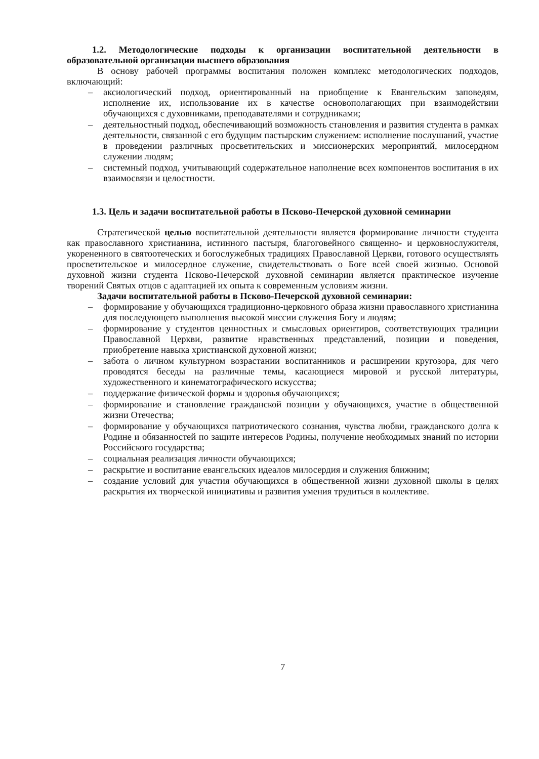1.2. Методологические подходы к организации воспитательной деятельности в образовательной организации высшего образования
В основу рабочей программы воспитания положен комплекс методологических подходов, включающий:
– аксиологический подход, ориентированный на приобщение к Евангельским заповедям, исполнение их, использование их в качестве основополагающих при взаимодействии обучающихся с духовниками, преподавателями и сотрудниками;
– деятельностный подход, обеспечивающий возможность становления и развития студента в рамках деятельности, связанной с его будущим пастырским служением: исполнение послушаний, участие в проведении различных просветительских и миссионерских мероприятий, милосердном служении людям;
– системный подход, учитывающий содержательное наполнение всех компонентов воспитания в их взаимосвязи и целостности.
1.3. Цель и задачи воспитательной работы в Псково-Печерской духовной семинарии
Стратегической целью воспитательной деятельности является формирование личности студента как православного христианина, истинного пастыря, благоговейного священно- и церковнослужителя, укорененного в святоотеческих и богослужебных традициях Православной Церкви, готового осуществлять просветительское и милосердное служение, свидетельствовать о Боге всей своей жизнью. Основой духовной жизни студента Псково-Печерской духовной семинарии является практическое изучение творений Святых отцов с адаптацией их опыта к современным условиям жизни.
Задачи воспитательной работы в Псково-Печерской духовной семинарии:
– формирование у обучающихся традиционно-церковного образа жизни православного христианина для последующего выполнения высокой миссии служения Богу и людям;
– формирование у студентов ценностных и смысловых ориентиров, соответствующих традиции Православной Церкви, развитие нравственных представлений, позиции и поведения, приобретение навыка христианской духовной жизни;
– забота о личном культурном возрастании воспитанников и расширении кругозора, для чего проводятся беседы на различные темы, касающиеся мировой и русской литературы, художественного и кинематографического искусства;
– поддержание физической формы и здоровья обучающихся;
– формирование и становление гражданской позиции у обучающихся, участие в общественной жизни Отечества;
– формирование у обучающихся патриотического сознания, чувства любви, гражданского долга к Родине и обязанностей по защите интересов Родины, получение необходимых знаний по истории Российского государства;
– социальная реализация личности обучающихся;
– раскрытие и воспитание евангельских идеалов милосердия и служения ближним;
– создание условий для участия обучающихся в общественной жизни духовной школы в целях раскрытия их творческой инициативы и развития умения трудиться в коллективе.
7